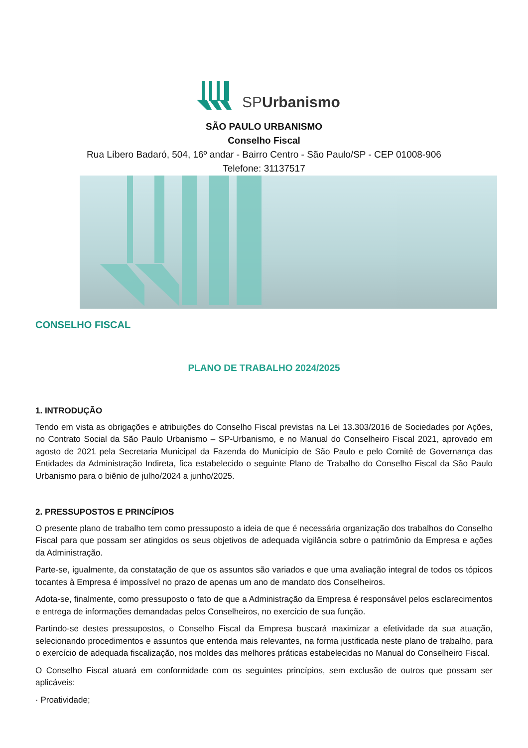SPUrbanismo
SÃO PAULO URBANISMO
Conselho Fiscal
Rua Líbero Badaró, 504, 16º andar - Bairro Centro - São Paulo/SP - CEP 01008-906
Telefone: 31137517
CONSELHO FISCAL
PLANO DE TRABALHO 2024/2025
1. INTRODUÇÃO
Tendo em vista as obrigações e atribuições do Conselho Fiscal previstas na Lei 13.303/2016 de Sociedades por Ações, no Contrato Social da São Paulo Urbanismo – SP-Urbanismo, e no Manual do Conselheiro Fiscal 2021, aprovado em agosto de 2021 pela Secretaria Municipal da Fazenda do Município de São Paulo e pelo Comitê de Governança das Entidades da Administração Indireta, fica estabelecido o seguinte Plano de Trabalho do Conselho Fiscal da São Paulo Urbanismo para o biênio de julho/2024 a junho/2025.
2. PRESSUPOSTOS E PRINCÍPIOS
O presente plano de trabalho tem como pressuposto a ideia de que é necessária organização dos trabalhos do Conselho Fiscal para que possam ser atingidos os seus objetivos de adequada vigilância sobre o patrimônio da Empresa e ações da Administração.
Parte-se, igualmente, da constatação de que os assuntos são variados e que uma avaliação integral de todos os tópicos tocantes à Empresa é impossível no prazo de apenas um ano de mandato dos Conselheiros.
Adota-se, finalmente, como pressuposto o fato de que a Administração da Empresa é responsável pelos esclarecimentos e entrega de informações demandadas pelos Conselheiros, no exercício de sua função.
Partindo-se destes pressupostos, o Conselho Fiscal da Empresa buscará maximizar a efetividade da sua atuação, selecionando procedimentos e assuntos que entenda mais relevantes, na forma justificada neste plano de trabalho, para o exercício de adequada fiscalização, nos moldes das melhores práticas estabelecidas no Manual do Conselheiro Fiscal.
O Conselho Fiscal atuará em conformidade com os seguintes princípios, sem exclusão de outros que possam ser aplicáveis:
· Proatividade;